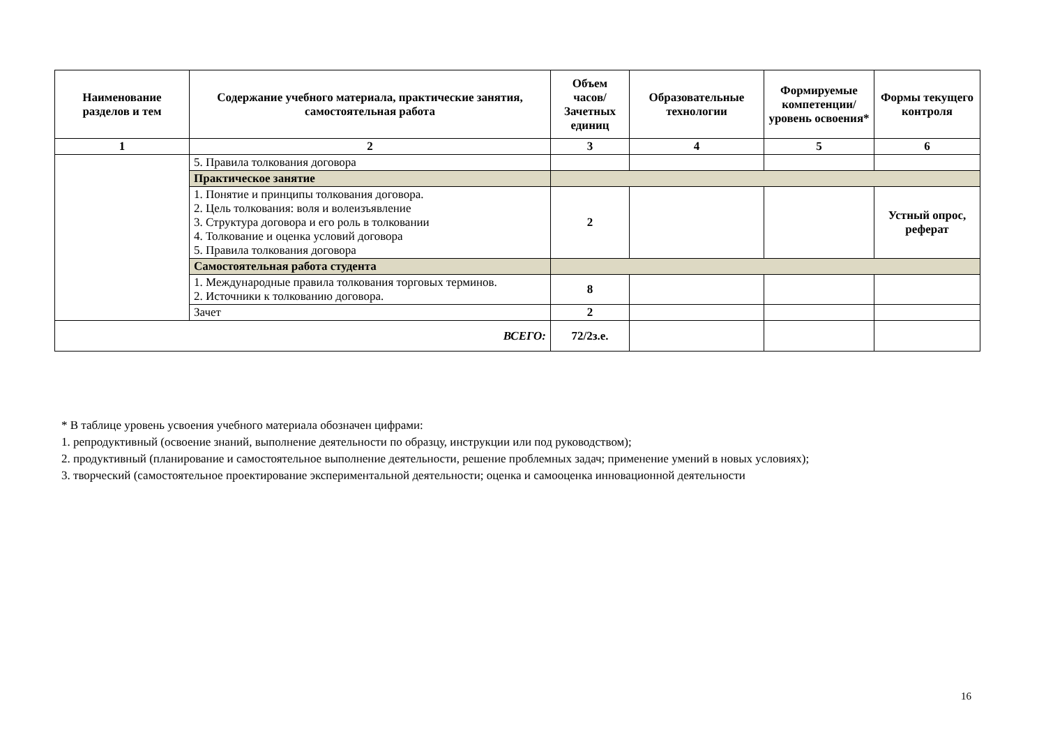| Наименование разделов и тем | Содержание учебного материала, практические занятия, самостоятельная работа | Объем часов/ Зачетных единиц | Образовательные технологии | Формируемые компетенции/ уровень освоения* | Формы текущего контроля |
| --- | --- | --- | --- | --- | --- |
| 1 | 2 | 3 | 4 | 5 | 6 |
| | 5. Правила толкования договора | | | | |
| | Практическое занятие | | | | |
| | 1. Понятие и принципы толкования договора. 2. Цель толкования: воля и волеизъявление 3. Структура договора и его роль в толковании 4. Толкование и оценка условий договора 5. Правила толкования договора | 2 | | | Устный опрос, реферат |
| | Самостоятельная работа студента | | | | |
| | 1. Международные правила толкования торговых терминов. 2. Источники к толкованию договора. | 8 | | | |
| | Зачет | 2 | | | |
| ВСЕГО: | | 72/2з.е. | | | |
* В таблице уровень усвоения учебного материала обозначен цифрами:
1. репродуктивный (освоение знаний, выполнение деятельности по образцу, инструкции или под руководством);
2. продуктивный (планирование и самостоятельное выполнение деятельности, решение проблемных задач; применение умений в новых условиях);
3. творческий (самостоятельное проектирование экспериментальной деятельности; оценка и самооценка инновационной деятельности
16